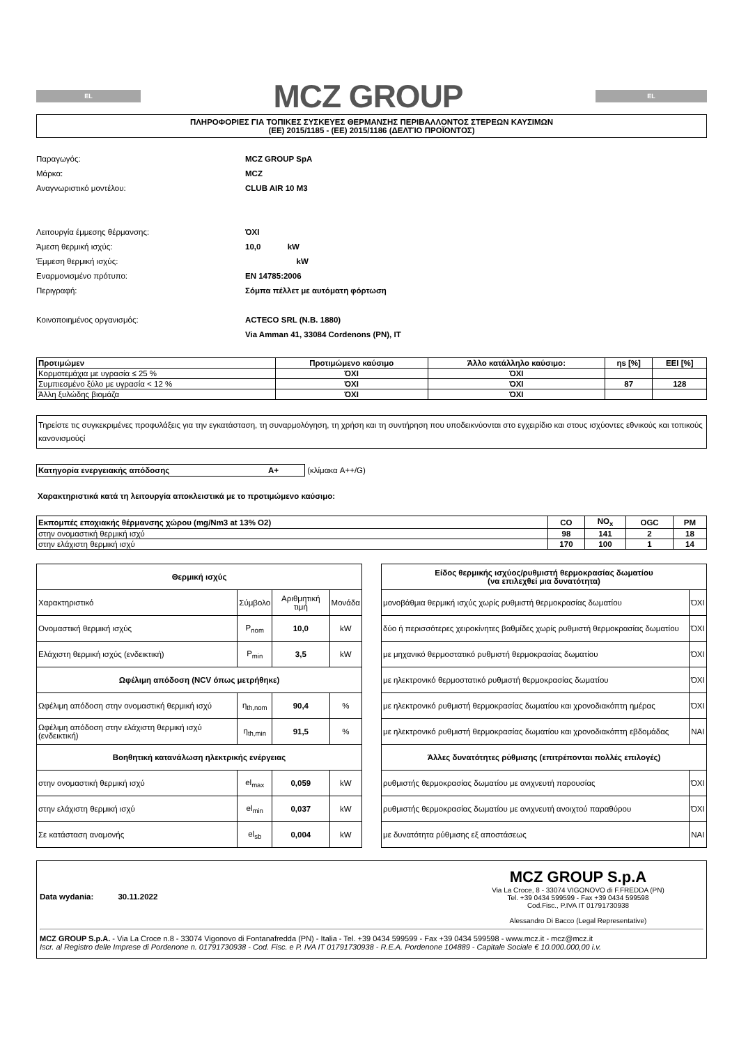EL
MCZ GROUP
EL
ΠΛΗΡΟΦΟΡΙΕΣ ΓΙΑ ΤΟΠΙΚΕΣ ΣΥΣΚΕΥΕΣ ΘΕΡΜΑΝΣΗΣ ΠΕΡΙΒΑΛΛΟΝΤΟΣ ΣΤΕΡΕΩΝ ΚΑΥΣΙΜΩΝ
(ΕΕ) 2015/1185 - (ΕΕ) 2015/1186 (ΔΕΛΤΊΟ ΠΡΟΪΟΝΤΟΣ)
Παραγωγός: MCZ GROUP SpA Μάρκα: MCZ Αναγνωριστικό μοντέλου: CLUB AIR 10 M3 Λειτουργία έμμεσης θέρμανσης: ΌΧΙ Άμεση θερμική ισχύς: 10,0 kW Έμμεση θερμική ισχύς: kW Εναρμονισμένο πρότυπο: EN 14785:2006 Περιγραφή: Σόμπα πέλλετ με αυτόματη φόρτωση Κοινοποιημένος οργανισμός: ACTECO SRL (N.B. 1880) Via Amman 41, 33084 Cordenons (PN), IT
| Προτιμώμεν | Προτιμώμενο καύσιμο | Άλλο κατάλληλο καύσιμο: | ηs [%] | EEI [%] |
| --- | --- | --- | --- | --- |
| Κορμοτεμάχια με υγρασία ≤ 25 % | ΌΧΙ | ΌΧΙ | | |
| Συμπιεσμένο ξύλο με υγρασία < 12 % | ΌΧΙ | ΌΧΙ | 87 | 128 |
| Άλλη ξυλώδης βιομάζα | ΌΧΙ | ΌΧΙ | | |
Τηρείστε τις συγκεκριμένες προφυλάξεις για την εγκατάσταση, τη συναρμολόγηση, τη χρήση και τη συντήρηση που υποδεικνύονται στο εγχειρίδιο και στους ισχύοντες εθνικούς και τοπικούς κανονισμούςί
Κατηγορία ενεργειακής απόδοσης A+ (κλίμακα A++/G)
Χαρακτηριστικά κατά τη λειτουργία αποκλειστικά με το προτιμώμενο καύσιμο:
| Εκπομπές εποχιακής θέρμανσης χώρου (mg/Nm3 at 13% O2) | CO | NO<sub>x</sub> | OGC | PM |
| --- | --- | --- | --- | --- |
| στην ονομαστική θερμική ισχύ | 98 | 141 | 2 | 18 |
| στην ελάχιστη θερμική ισχύ | 170 | 100 | 1 | 14 |
| Θερμική ισχύς | | | |
| Χαρακτηριστικό | Σύμβολο | Αριθμητική τιμή | Μονάδα |
| Ονομαστική θερμική ισχύς | P<sub>nom</sub> | 10,0 | kW |
| Ελάχιστη θερμική ισχύς (ενδεικτική) | P<sub>min</sub> | 3,5 | kW |
| Ωφέλιμη απόδοση (NCV όπως μετρήθηκε) | | | |
| Ωφέλιμη απόδοση στην ονομαστική θερμική ισχύ | η<sub>th,nom</sub> | 90,4 | % |
| Ωφέλιμη απόδοση στην ελάχιστη θερμική ισχύ (ενδεικτική) | η<sub>th,min</sub> | 91,5 | % |
| Βοηθητική κατανάλωση ηλεκτρικής ενέργειας | | | |
| στην ονομαστική θερμική ισχύ | el<sub>max</sub> | 0,059 | kW |
| στην ελάχιστη θερμική ισχύ | el<sub>min</sub> | 0,037 | kW |
| Σε κατάσταση αναμονής | el<sub>sb</sub> | 0,004 | kW |
| Είδος θερμικής ισχύος/ρυθμιστή θερμοκρασίας δωματίου (να επιλεχθεί μια δυνατότητα) | |
| μονοβάθμια θερμική ισχύς χωρίς ρυθμιστή θερμοκρασίας δωματίου | ΌΧΙ |
| δύο ή περισσότερες χειροκίνητες βαθμίδες χωρίς ρυθμιστή θερμοκρασίας δωματίου | ΌΧΙ |
| με μηχανικό θερμοστατικό ρυθμιστή θερμοκρασίας δωματίου | ΌΧΙ |
| με ηλεκτρονικό θερμοστατικό ρυθμιστή θερμοκρασίας δωματίου | ΌΧΙ |
| με ηλεκτρονικό ρυθμιστή θερμοκρασίας δωματίου και χρονοδιακόπτη ημέρας | ΌΧΙ |
| με ηλεκτρονικό ρυθμιστή θερμοκρασίας δωματίου και χρονοδιακόπτη εβδομάδας | ΝΑΙ |
| Άλλες δυνατότητες ρύθμισης (επιτρέπονται πολλές επιλογές) | |
| ρυθμιστής θερμοκρασίας δωματίου με ανιχνευτή παρουσίας | ΌΧΙ |
| ρυθμιστής θερμοκρασίας δωματίου με ανιχνευτή ανοιχτού παραθύρου | ΌΧΙ |
| με δυνατότητα ρύθμισης εξ αποστάσεως | ΝΑΙ |
Data wydania: 30.11.2022
MCZ GROUP S.p.A
Via La Croce, 8 - 33074 VIGONOVO di F.FREDDA (PN)
Tel. +39 0434 599599 - Fax +39 0434 599598
Cod.Fisc., P.IVA IT 01791730938
Alessandro Di Bacco (Legal Representative)
MCZ GROUP S.p.A. - Via La Croce n.8 - 33074 Vigonovo di Fontanafredda (PN) - Italia - Tel. +39 0434 599599 - Fax +39 0434 599598 - www.mcz.it - mcz@mcz.it
Iscr. al Registro delle Imprese di Pordenone n. 01791730938 - Cod. Fisc. e P. IVA IT 01791730938 - R.E.A. Pordenone 104889 - Capitale Sociale € 10.000.000,00 i.v.